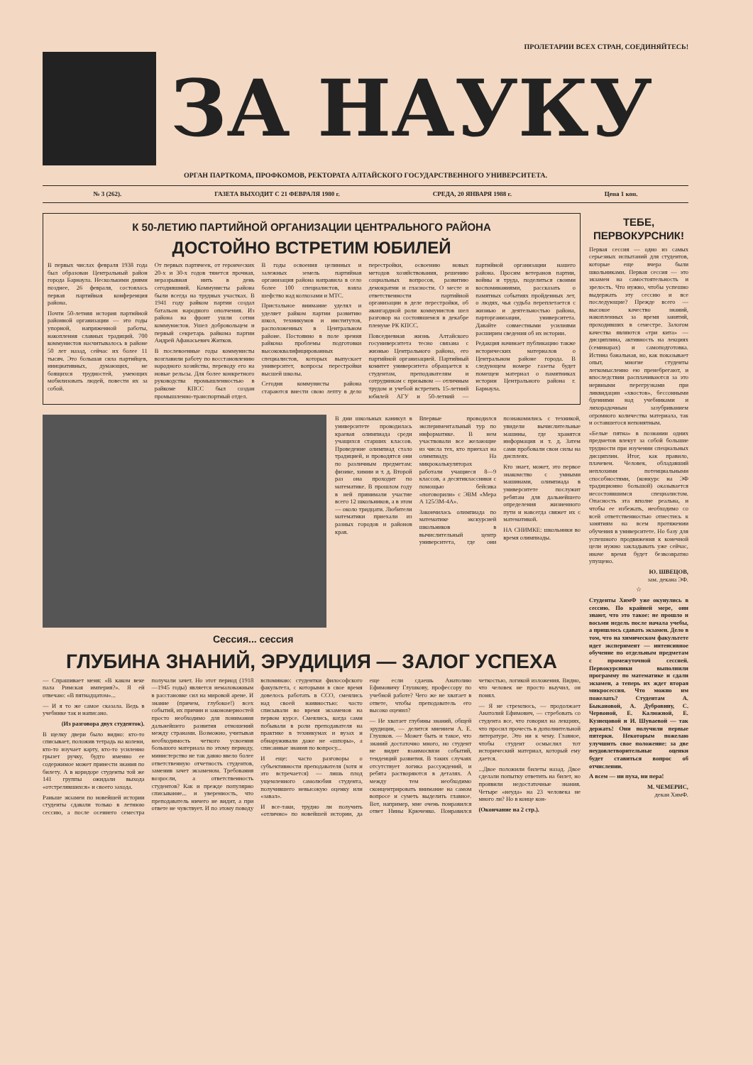ПРОЛЕТАРИИ ВСЕХ СТРАН, СОЕДИНЯЙТЕСЬ!
ЗА НАУКУ
ОРГАН ПАРТКОМА, ПРОФКОМОВ, РЕКТОРАТА АЛТАЙСКОГО ГОСУДАРСТВЕННОГО УНИВЕРСИТЕТА.
№ 3 (262). ГАЗЕТА ВЫХОДИТ С 21 ФЕВРАЛЯ 1980 г. СРЕДА, 20 ЯНВАРЯ 1988 г. Цена 1 коп.
К 50-ЛЕТИЮ ПАРТИЙНОЙ ОРГАНИЗАЦИИ ЦЕНТРАЛЬНОГО РАЙОНА
ДОСТОЙНО ВСТРЕТИМ ЮБИЛЕЙ
В первых числах февраля 1938 года был образован Центральный район города Барнаула. Несколькими днями позднее, 26 февраля, состоялась первая партийная конференция района.
Почти 50-летняя история партийной районной организации — это годы упорной, напряженной работы, накопления славных традиций. 700 коммунистов насчитывалось в районе 50 лет назад, сейчас их более 11 тысяч. Это большая сила партийцев, инициативных, думающих, не боящихся трудностей, умеющих мобилизовать людей, повести их за собой.
От первых партячеек, от героических 20-х и 30-х годов тянется прочная, неразрывная нить в день сегодняшний. Коммунисты района были всегда на трудных участках. В 1941 году райком партии создал батальон народного ополчения. Из района на фронт ушли сотни коммунистов. Ушел добровольцем и первый секретарь райкома партии Андрей Афанасьевич Житков.
В послевоенные годы коммунисты возглавили работу по восстановлению народного хозяйства, переводу его на новые рельсы. Для более конкретного руководства промышленностью в райкоме КПСС был создан промышленно-транспортный отдел.
В годы освоения целинных и залежных земель партийная организация района направила в село более 100 специалистов, взяла шефство над колхозами и МТС.
Пристальное внимание уделял и уделяет райком партии развитию школ, техникумов и институтов, расположенных в Центральном районе. Постоянно в поле зрения райкома проблемы подготовки высококвалифицированных специалистов, которых выпускает университет, вопросы перестройки высшей школы.
Сегодня коммунисты района стараются внести свою лепту в дело перестройки, освоению новых методов хозяйствования, решению социальных вопросов, развитию демократии и гласности. О месте и ответственности партийной организации в деле перестройки, об авангардной роли коммунистов шел разговор на состоявшемся в декабре пленуме РК КПСС.
Повседневная жизнь Алтайского госуниверситета тесно связана с жизнью Центрального района, его партийной организацией. Партийный комитет университета обращается к студентам, преподавателям и сотрудникам с призывом — отличным трудом и учебой встретить 15-летний юбилей АГУ и 50-летний — партийной организации нашего района. Просим ветеранов партии, войны и труда, поделиться своими воспоминаниями, рассказать о памятных событиях пройденных лет, о людях, чья судьба переплетается с жизнью и деятельностью района, парторганизации, университета. Давайте совместными усилиями расширим сведения об их истории.
Редакция начинает публикацию также исторических материалов о Центральном районе города. В следующем номере газеты будет помещен материал о памятниках истории Центрального района г. Барнаула.
В дни школьных каникул в университете проводилась краевая олимпиада среди учащихся старших классов. Проведение олимпиад стало традицией, и проводятся они по различным предметам: физике, химии и т. д. Второй раз она проходит по математике. В прошлом году в ней принимали участие всего 12 школьников, а в этом — около тридцати. Любители математики приехали из разных городов и районов края.
Впервые проводился экспериментальный тур по информатике. В нем участвовали все желающие из числа тех, кто приехал на олимпиаду. На микрокалькуляторах работали учащиеся 8—9 классов, а десятиклассники с помощью бейсика «поговорили» с ЭВМ «Мера А 125/3М-4А».
Закончилась олимпиада по математике экскурсией школьников в вычислительный центр университета, где они познакомились с техникой, увидели вычислительные машины, где хранятся информация и т. д. Затем сами пробовали свои силы на дисплеях.
Кто знает, может, это первое знакомство с умными машинами, олимпиада в университете послужит ребятам для дальнейшего определения жизненного пути и навсегда свяжет их с математикой.
НА СНИМКЕ: школьники во время олимпиады.
Сессия... сессия
ГЛУБИНА ЗНАНИЙ, ЭРУДИЦИЯ — ЗАЛОГ УСПЕХА
— Спрашивает меня: «В каком веке пала Римская империя?». Я ей отвечаю: «В пятнадцатом»...
— И я то же самое сказала. Ведь в учебнике так и написано.
(Из разговора двух студенток).
В щелку двери было видно: кто-то списывает, положив тетрадь на колени, кто-то изучает карту, кто-то усиленно грызет ручку, будто именно ее содержимое может принести знания по билету. А в коридоре студенты той же 141 группы ожидали выхода «отстрелявшихся» и своего захода.
Раньше экзамен по новейшей истории студенты сдавали только в летнюю сессию, а после осеннего семестра получали зачет. Но этот период (1918—1945 годы) является немаловажным в расстановке сил на мировой арене. И знание (причем, глубокое!) всех событий, их причин и закономерностей просто необходимо для понимания дальнейшего развития отношений между странами. Возможно, учитывая необходимость четкого усвоения большого материала по этому периоду, министерство не так давно ввело более ответственную отчетность студентов, заменив зачет экзаменом. Требования возросли, а ответственность студентов? Как и прежде популярно списывание... и уверенность, что преподаватель ничего не видит, а при ответе не чувствует. И по этому поводу вспоминаю: студентки философского факультета, с которыми в свое время довелось работать в ССО, смеялись над своей наивностью: часто списывали во время экзаменов на первом курсе. Смеялись, когда сами побывали в роли преподавателя на практике в техникумах и вузах и обнаруживали даже не «шпоры», а списанные знания по вопросу...
И еще: часто разговоры о субъективности преподавателя (хотя и это встречается) — лишь плод ущемленного самолюбия студента, получившего невысокую оценку или «завал».
И все-таки, трудно ли получить «отлично» по новейшей истории, да еще если сдаешь Анатолию Ефимовичу Глушкову, профессору по учебной работе? Чего же не хватает в ответе, чтобы преподаватель его высоко оценил?
— Не хватает глубины знаний, общей эрудиции, — делится мнением А. Е. Глушков. — Может быть и такое, что знаний достаточно много, но студент не видит взаимосвязи событий, тенденций развития. В таких случаях отсутствует логика рассуждений, и ребята растворяются в деталях. А между тем необходимо сконцентрировать внимание на самом вопросе и суметь выделить главное. Вот, например, мне очень понравился ответ Нины Крюченко. Понравился четкостью, логикой изложения. Видно, что человек не просто выучил, он понял.
— Я не стремлюсь, — продолжает Анатолий Ефимович, — стребовать со студента все, что говорил на лекциях, что просил прочесть в дополнительной литературе. Это ни к чему. Главное, чтобы студент осмыслил тот исторический материал, который ему дается.
...Двое положили билеты назад. Двое сделали попытку ответить на билет, но проявили недостаточные знания. Четыре «неуда» на 23 человека не много ли? Но в конце кон-
(Окончание на 2 стр.).
ТЕБЕ, ПЕРВОКУРСНИК!
Первая сессия — одно из самых серьезных испытаний для студентов, которые еще вчера были школьниками. Первая сессия — это экзамен на самостоятельность и зрелость. Что нужно, чтобы успешно выдержать эту сессию и все последующие? Прежде всего — высокое качество знаний, накопленных за время занятий, проходивших в семестре. Залогом качества являются «три кита» — дисциплина, активность на лекциях (семинарах) и самоподготовка. Истина банальная, но, как показывает опыт, многие студенты легкомысленно ею пренебрегают, и впоследствии расплачиваются за это нервными перегрузками при ликвидации «хвостов», бессонными бдениями над учебниками и лихорадочным зазубриванием огромного количества материала, так и оставшегося непонятным.
«Белые пятна» в познании одних предметов влекут за собой большие трудности при изучении специальных дисциплин. Итог, как правило, плачевен. Человек, обладавший неплохими потенциальными способностями, (конкурс на ЭФ традиционно большой) оказывается несостоявшимся специалистом. Опасность эта вполне реальна, и чтобы ее избежать, необходимо со всей ответственностью отнестись к занятиям на всем протяжении обучения в университете. Но базу для успешного продвижения к конечной цели нужно закладывать уже сейчас, иначе время будет безвозвратно упущено.
Ю. ШВЕЦОВ,
зам. декана ЭФ.
☆
Студенты ХимФ уже окунулись в сессию. По крайней мере, они знают, что это такое: не прошло и восьми недель после начала учебы, а пришлось сдавать экзамен. Дело в том, что на химическом факультете идет эксперимент — интенсивное обучение по отдельным предметам с промежуточной сессией. Первокурсники выполнили программу по математике и сдали экзамен, а теперь их ждет вторая микросессия. Что можно им пожелать? Студентам А. Быкановой, А. Дубровину, С. Червоной, Е. Калюжной, Е. Кузнецовой и И. Шуваевой — так держать! Они получили первые пятерки. Некоторым пожелаю улучшить свое положение: за две неудовлетворительные оценки будет ставиться вопрос об отчислении.
А всем — ни пуха, ни пера!
М. ЧЕМЕРИС,
декан ХимФ.